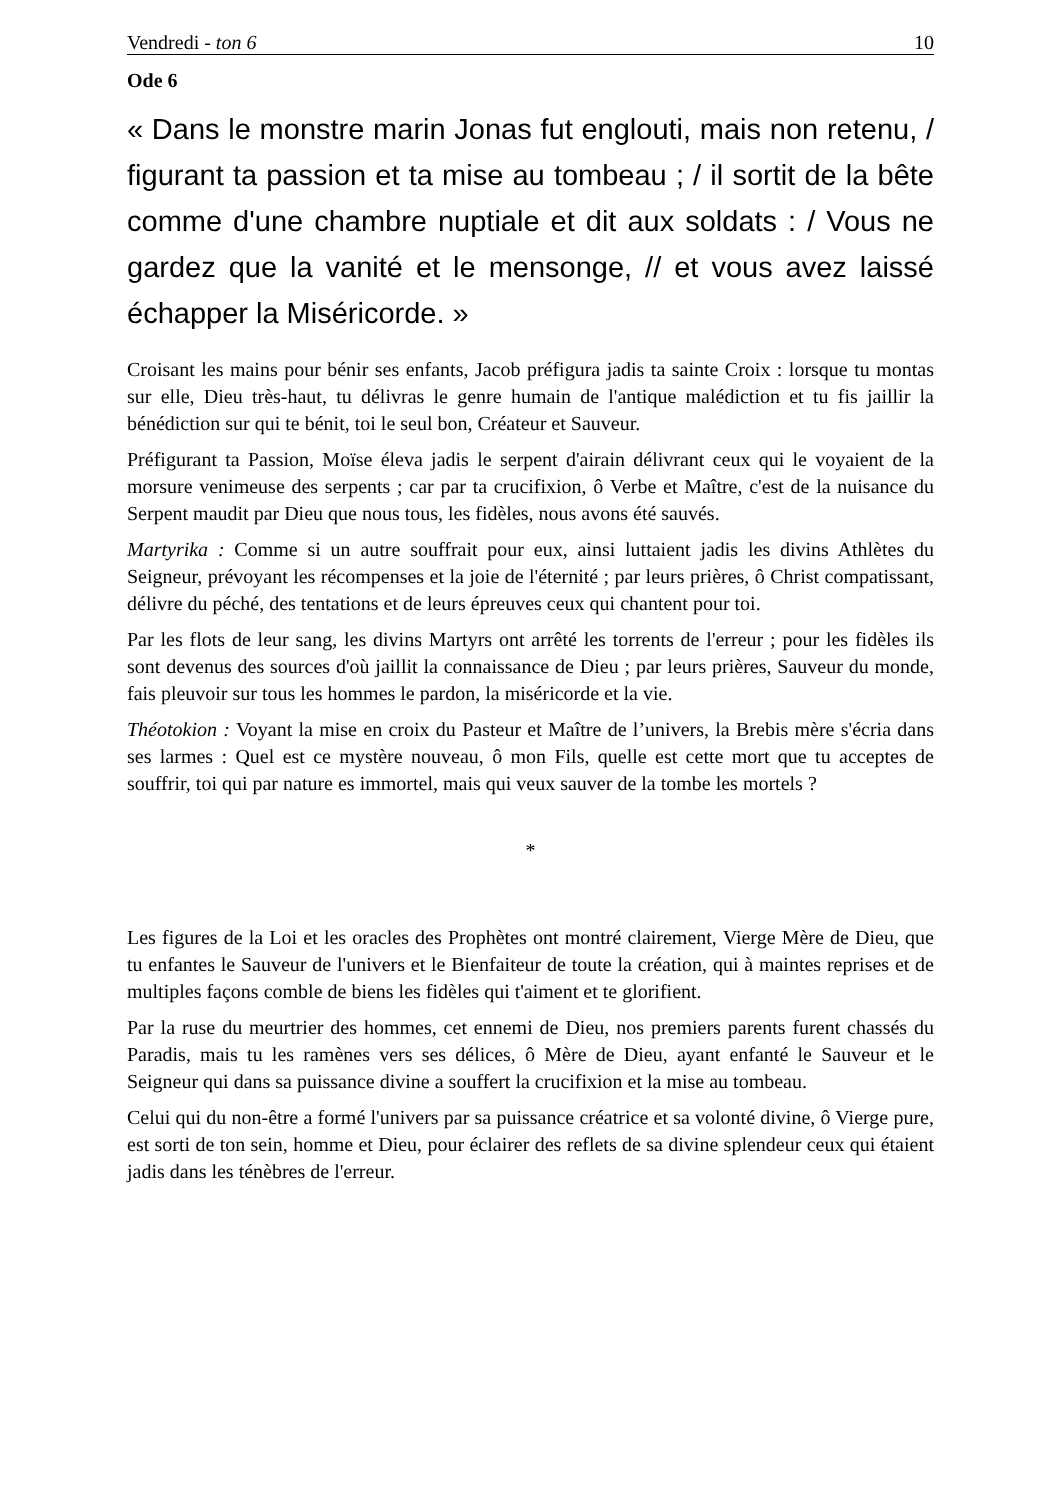Vendredi - ton 6 10
Ode 6
« Dans le monstre marin Jonas fut englouti, mais non retenu, / figurant ta passion et ta mise au tombeau ; / il sortit de la bête comme d'une chambre nuptiale et dit aux soldats : / Vous ne gardez que la vanité et le mensonge, // et vous avez laissé échapper la Miséricorde. »
Croisant les mains pour bénir ses enfants, Jacob préfigura jadis ta sainte Croix : lorsque tu montas sur elle, Dieu très-haut, tu délivras le genre humain de l'antique malédiction et tu fis jaillir la bénédiction sur qui te bénit, toi le seul bon, Créateur et Sauveur.
Préfigurant ta Passion, Moïse éleva jadis le serpent d'airain délivrant ceux qui le voyaient de la morsure venimeuse des serpents ; car par ta crucifixion, ô Verbe et Maître, c'est de la nuisance du Serpent maudit par Dieu que nous tous, les fidèles, nous avons été sauvés.
Martyrika : Comme si un autre souffrait pour eux, ainsi luttaient jadis les divins Athlètes du Seigneur, prévoyant les récompenses et la joie de l'éternité ; par leurs prières, ô Christ compatissant, délivre du péché, des tentations et de leurs épreuves ceux qui chantent pour toi.
Par les flots de leur sang, les divins Martyrs ont arrêté les torrents de l'erreur ; pour les fidèles ils sont devenus des sources d'où jaillit la connaissance de Dieu ; par leurs prières, Sauveur du monde, fais pleuvoir sur tous les hommes le pardon, la miséricorde et la vie.
Théotokion : Voyant la mise en croix du Pasteur et Maître de l’univers, la Brebis mère s'écria dans ses larmes : Quel est ce mystère nouveau, ô mon Fils, quelle est cette mort que tu acceptes de souffrir, toi qui par nature es immortel, mais qui veux sauver de la tombe les mortels ?
*
Les figures de la Loi et les oracles des Prophètes ont montré clairement, Vierge Mère de Dieu, que tu enfantes le Sauveur de l'univers et le Bienfaiteur de toute la création, qui à maintes reprises et de multiples façons comble de biens les fidèles qui t'aiment et te glorifient.
Par la ruse du meurtrier des hommes, cet ennemi de Dieu, nos premiers parents furent chassés du Paradis, mais tu les ramènes vers ses délices, ô Mère de Dieu, ayant enfanté le Sauveur et le Seigneur qui dans sa puissance divine a souffert la crucifixion et la mise au tombeau.
Celui qui du non-être a formé l'univers par sa puissance créatrice et sa volonté divine, ô Vierge pure, est sorti de ton sein, homme et Dieu, pour éclairer des reflets de sa divine splendeur ceux qui étaient jadis dans les ténèbres de l'erreur.